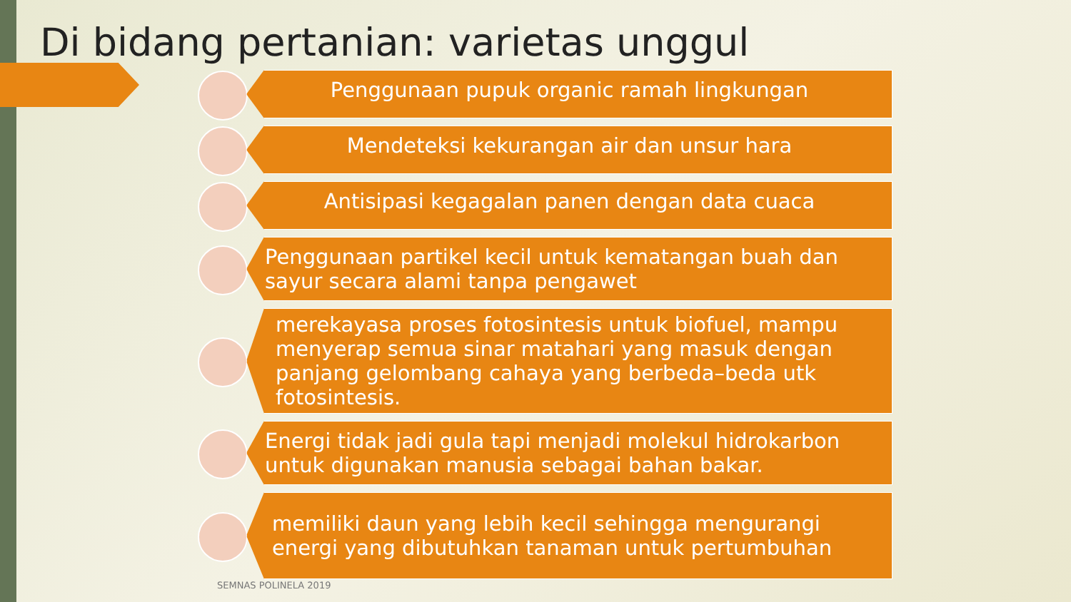Di bidang pertanian: varietas unggul
Penggunaan pupuk organic ramah lingkungan
Mendeteksi kekurangan air dan unsur hara
Antisipasi kegagalan panen dengan data cuaca
Penggunaan partikel kecil untuk kematangan buah dan sayur secara alami tanpa pengawet
merekayasa proses fotosintesis untuk biofuel, mampu menyerap semua sinar matahari yang masuk dengan panjang gelombang cahaya yang berbeda–beda utk fotosintesis.
Energi tidak jadi gula tapi menjadi molekul hidrokarbon untuk digunakan manusia sebagai bahan bakar.
memiliki daun yang lebih kecil sehingga mengurangi energi yang dibutuhkan tanaman untuk pertumbuhan
SEMNAS POLINELA 2019